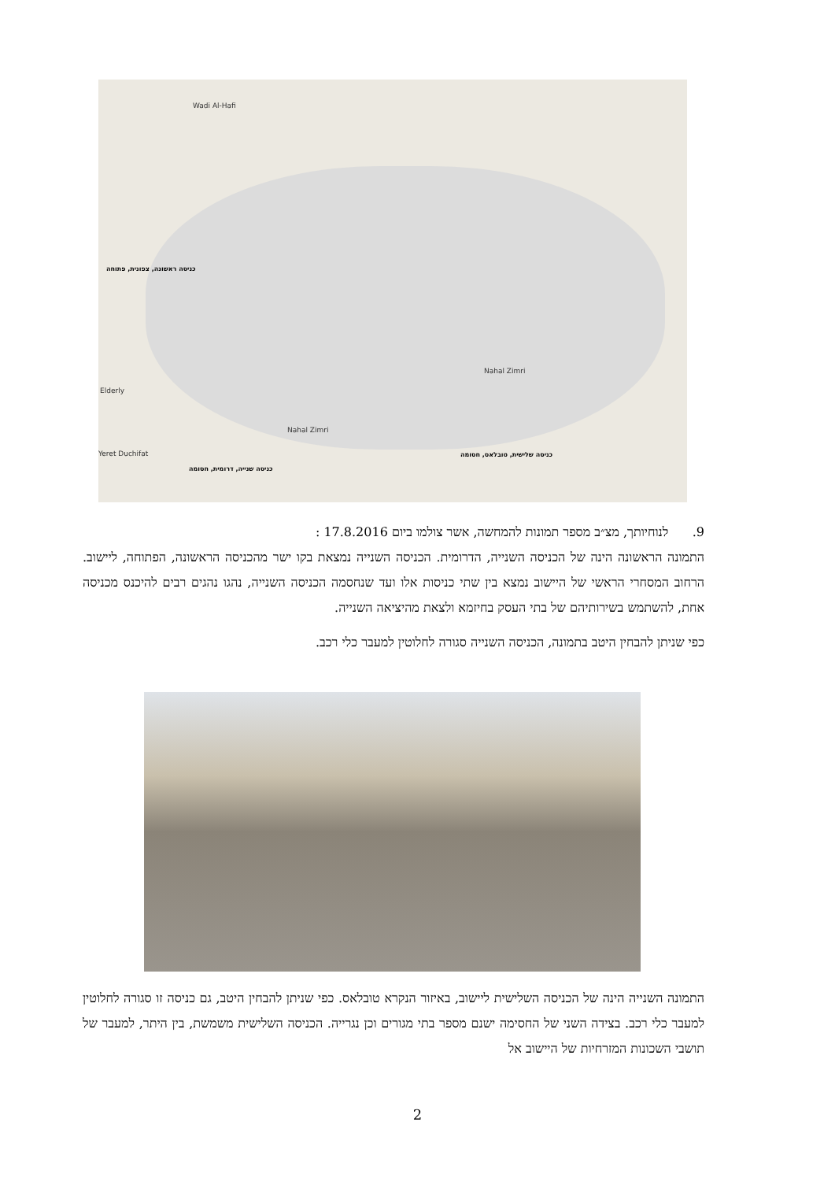Wadi Al-Hafi
Elderly
Yeret Duchifat
Nahal Zimri
Nahal Zimri
כניסה ראשונה, צפונית, פתוחה
כניסה שנייה, דרומית, חסומה
כניסה שלישית, טובלאס, חסומה
9. לנוחיותך, מצ״ב מספר תמונות להמחשה, אשר צולמו ביום 17.8.2016 :
התמונה הראשונה הינה של הכניסה השנייה, הדרומית. הכניסה השנייה נמצאת בקו ישר מהכניסה הראשונה, הפתוחה, ליישוב. הרחוב המסחרי הראשי של היישוב נמצא בין שתי כניסות אלו ועד שנחסמה הכניסה השנייה, נהגו נהגים רבים להיכנס מכניסה אחת, להשתמש בשירותיהם של בתי העסק בחיזמא ולצאת מהיציאה השנייה.
כפי שניתן להבחין היטב בתמונה, הכניסה השנייה סגורה לחלוטין למעבר כלי רכב.
התמונה השנייה הינה של הכניסה השלישית ליישוב, באיזור הנקרא טובלאס. כפי שניתן להבחין היטב, גם כניסה זו סגורה לחלוטין למעבר כלי רכב. בצידה השני של החסימה ישנם מספר בתי מגורים וכן נגרייה. הכניסה השלישית משמשת, בין היתר, למעבר של תושבי השכונות המזרחיות של היישוב אל
2